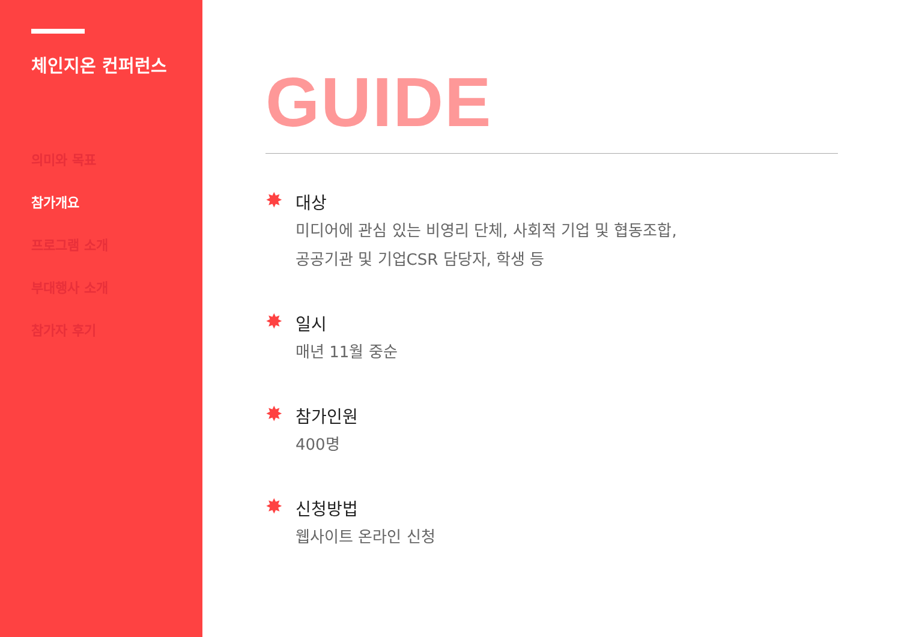체인지온 컨퍼런스
의미와 목표
참가개요
프로그램 소개
부대행사 소개
참가자 후기
GUIDE
✸
대상
미디어에 관심 있는 비영리 단체, 사회적 기업 및 협동조합,
공공기관 및 기업CSR 담당자, 학생 등
✸
일시
매년 11월 중순
✸
참가인원
400명
✸
신청방법
웹사이트 온라인 신청